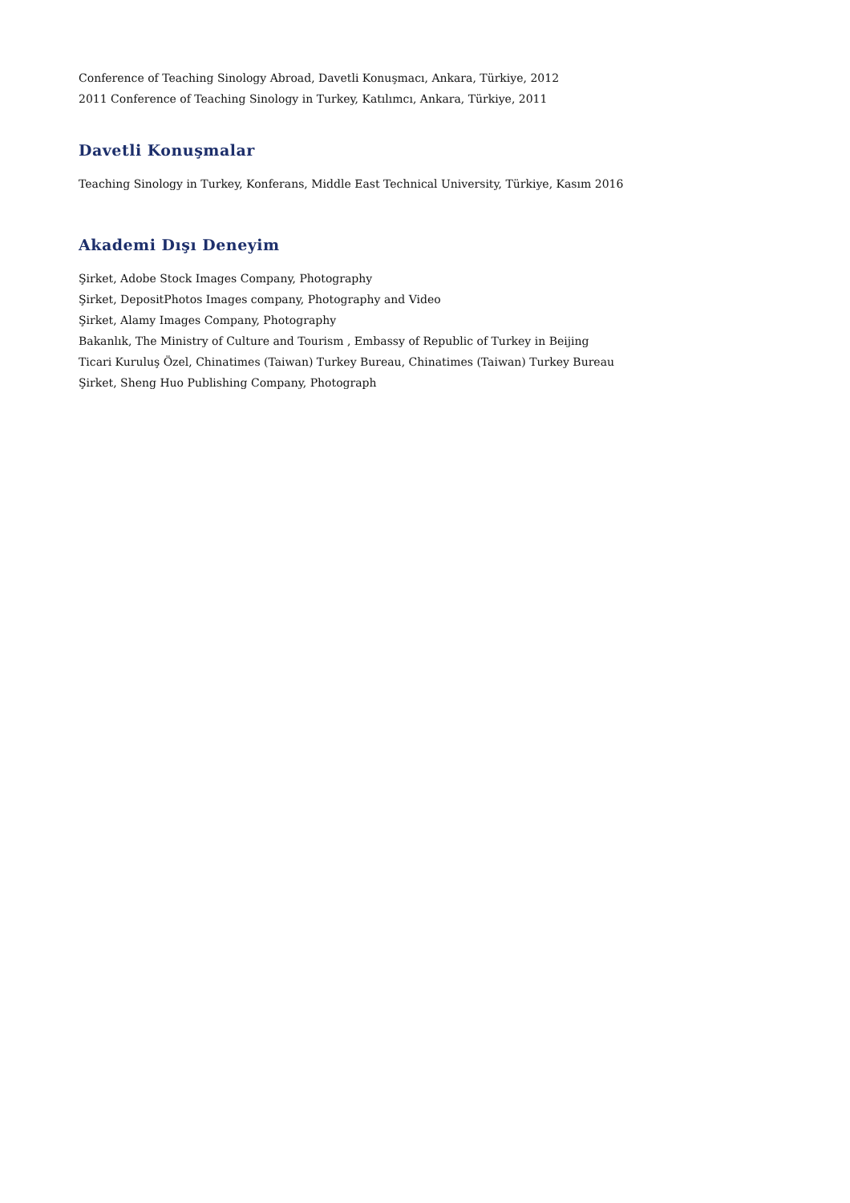Conference of Teaching Sinology Abroad, Davetli Konuşmacı, Ankara, Türkiye, 2012
2011 Conference of Teaching Sinology in Turkey, Katılımcı, Ankara, Türkiye, 2011
Davetli Konuşmalar
Teaching Sinology in Turkey, Konferans, Middle East Technical University, Türkiye, Kasım 2016
Akademi Dışı Deneyim
Şirket, Adobe Stock Images Company, Photography
Şirket, DepositPhotos Images company, Photography and Video
Şirket, Alamy Images Company, Photography
Bakanlık, The Ministry of Culture and Tourism , Embassy of Republic of Turkey in Beijing
Ticari Kuruluş Özel, Chinatimes (Taiwan) Turkey Bureau, Chinatimes (Taiwan) Turkey Bureau
Şirket, Sheng Huo Publishing Company, Photograph